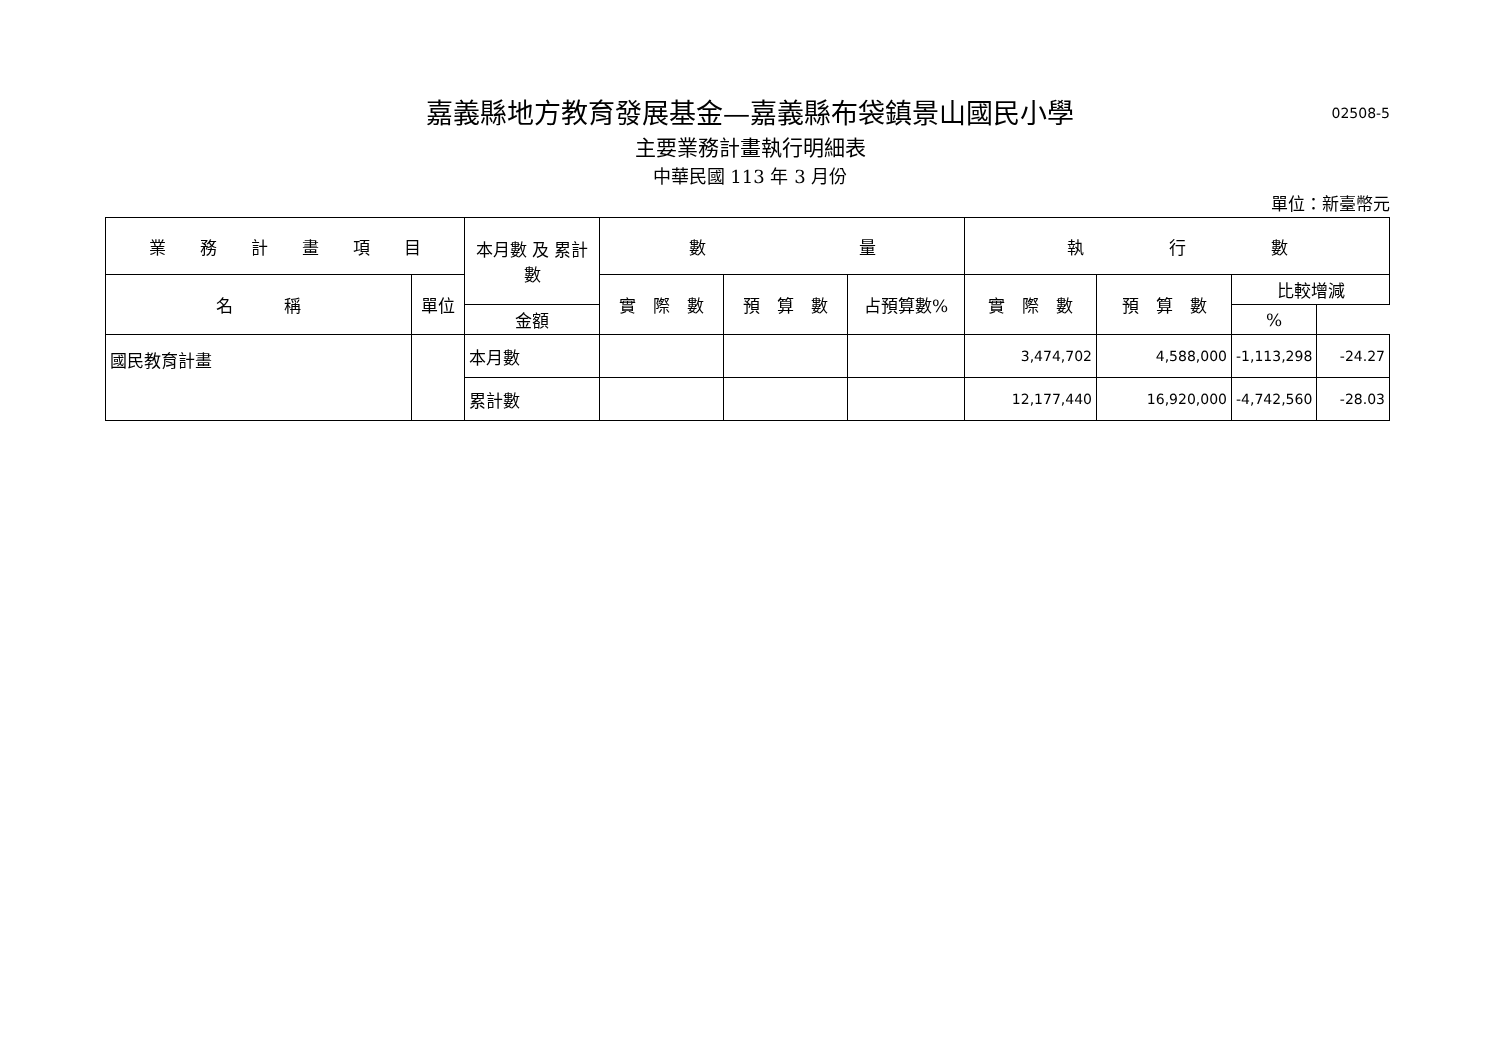02508-5
嘉義縣地方教育發展基金—嘉義縣布袋鎮景山國民小學
主要業務計畫執行明細表
中華民國 113 年 3 月份
單位：新臺幣元
| 業 務 計 畫 項 目 | | 本月數 及 累計數 | 數 量 | | | 執 行 數 | | | |
| --- | --- | --- | --- | --- | --- | --- | --- | --- | --- |
| 名 稱 | 單位 | | 實 際 數 | 預 算 數 | 占預算數% | 實 際 數 | 預 算 數 | 比較增減 | |
| | | 金額 | | | | | | % | |
| 國民教育計畫 | | 本月數 | | | | 3,474,702 | 4,588,000 | -1,113,298 | -24.27 |
| | | 累計數 | | | | 12,177,440 | 16,920,000 | -4,742,560 | -28.03 |